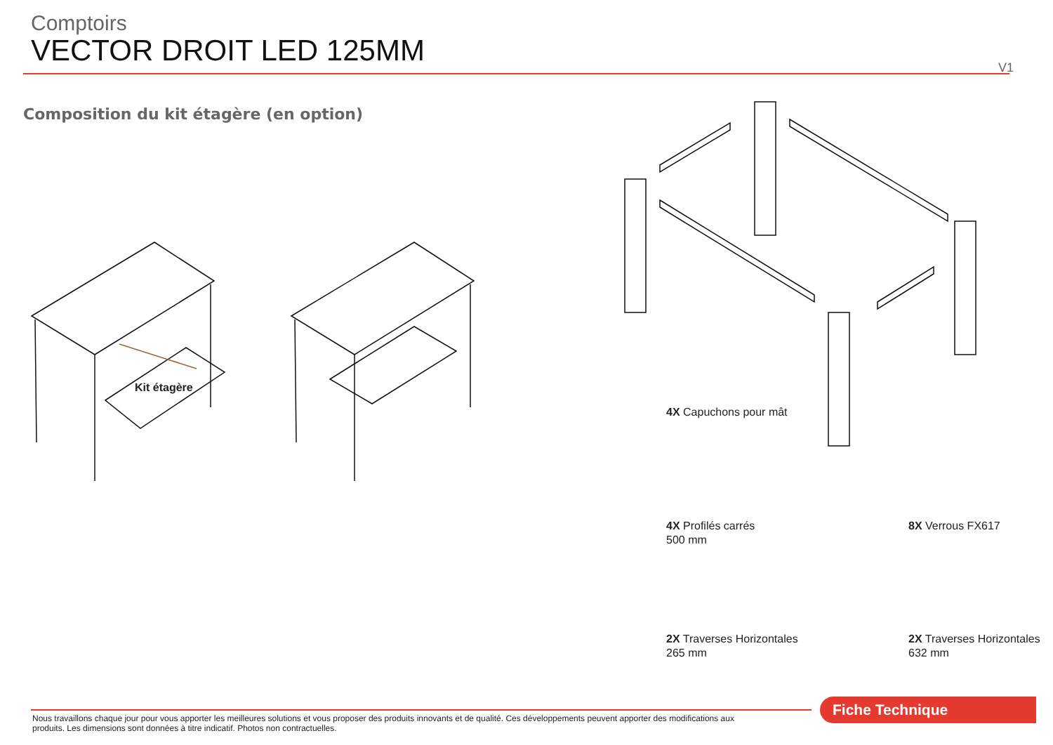Comptoirs
VECTOR DROIT LED 125MM
V1
Composition du kit étagère (en option)
Kit étagère
4X Capuchons pour mât
4X Profilés carrés
500 mm
8X Verrous FX617
2X Traverses Horizontales
265 mm
2X Traverses Horizontales
632 mm
Fiche Technique
Nous travaillons chaque jour pour vous apporter les meilleures solutions et vous proposer des produits innovants et de qualité. Ces développements peuvent apporter des modifications aux produits. Les dimensions sont données à titre indicatif. Photos non contractuelles.